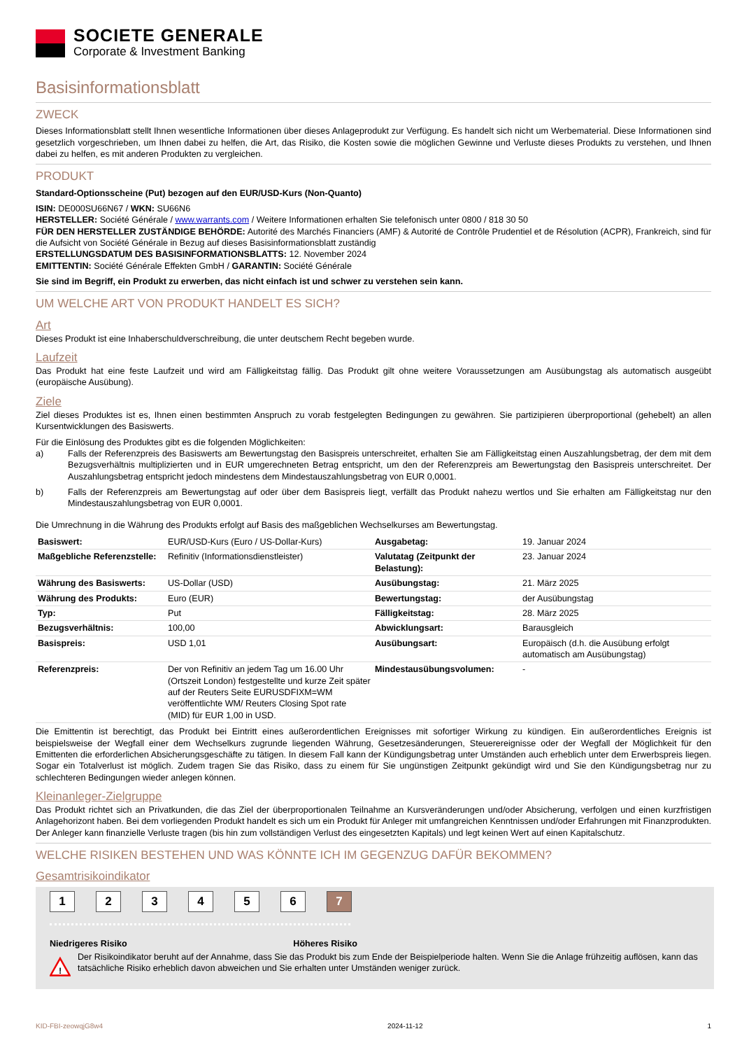SOCIETE GENERALE
Corporate & Investment Banking
Basisinformationsblatt
ZWECK
Dieses Informationsblatt stellt Ihnen wesentliche Informationen über dieses Anlageprodukt zur Verfügung. Es handelt sich nicht um Werbematerial. Diese Informationen sind gesetzlich vorgeschrieben, um Ihnen dabei zu helfen, die Art, das Risiko, die Kosten sowie die möglichen Gewinne und Verluste dieses Produkts zu verstehen, und Ihnen dabei zu helfen, es mit anderen Produkten zu vergleichen.
PRODUKT
Standard-Optionsscheine (Put) bezogen auf den EUR/USD-Kurs (Non-Quanto)
ISIN: DE000SU66N67 / WKN: SU66N6
HERSTELLER: Société Générale / www.warrants.com / Weitere Informationen erhalten Sie telefonisch unter 0800 / 818 30 50
FÜR DEN HERSTELLER ZUSTÄNDIGE BEHÖRDE: Autorité des Marchés Financiers (AMF) & Autorité de Contrôle Prudentiel et de Résolution (ACPR), Frankreich, sind für die Aufsicht von Société Générale in Bezug auf dieses Basisinformationsblatt zuständig
ERSTELLUNGSDATUM DES BASISINFORMATIONSBLATTS: 12. November 2024
EMITTENTIN: Société Générale Effekten GmbH / GARANTIN: Société Générale
Sie sind im Begriff, ein Produkt zu erwerben, das nicht einfach ist und schwer zu verstehen sein kann.
UM WELCHE ART VON PRODUKT HANDELT ES SICH?
Art
Dieses Produkt ist eine Inhaberschuldverschreibung, die unter deutschem Recht begeben wurde.
Laufzeit
Das Produkt hat eine feste Laufzeit und wird am Fälligkeitstag fällig. Das Produkt gilt ohne weitere Voraussetzungen am Ausübungstag als automatisch ausgeübt (europäische Ausübung).
Ziele
Ziel dieses Produktes ist es, Ihnen einen bestimmten Anspruch zu vorab festgelegten Bedingungen zu gewähren. Sie partizipieren überproportional (gehebelt) an allen Kursentwicklungen des Basiswerts.
Für die Einlösung des Produktes gibt es die folgenden Möglichkeiten:
a) Falls der Referenzpreis des Basiswerts am Bewertungstag den Basispreis unterschreitet, erhalten Sie am Fälligkeitstag einen Auszahlungsbetrag, der dem mit dem Bezugsverhältnis multiplizierten und in EUR umgerechneten Betrag entspricht, um den der Referenzpreis am Bewertungstag den Basispreis unterschreitet. Der Auszahlungsbetrag entspricht jedoch mindestens dem Mindestauszahlungsbetrag von EUR 0,0001.
b) Falls der Referenzpreis am Bewertungstag auf oder über dem Basispreis liegt, verfällt das Produkt nahezu wertlos und Sie erhalten am Fälligkeitstag nur den Mindestauszahlungsbetrag von EUR 0,0001.
Die Umrechnung in die Währung des Produkts erfolgt auf Basis des maßgeblichen Wechselkurses am Bewertungstag.
| Basiswert: | EUR/USD-Kurs (Euro / US-Dollar-Kurs) | Ausgabetag: | 19. Januar 2024 |
| Maßgebliche Referenzstelle: | Refinitiv (Informationsdienstleister) | Valutatag (Zeitpunkt der Belastung): | 23. Januar 2024 |
| Währung des Basiswerts: | US-Dollar (USD) | Ausübungstag: | 21. März 2025 |
| Währung des Produkts: | Euro (EUR) | Bewertungstag: | der Ausübungstag |
| Typ: | Put | Fälligkeitstag: | 28. März 2025 |
| Bezugsverhältnis: | 100,00 | Abwicklungsart: | Barausgleich |
| Basispreis: | USD 1,01 | Ausübungsart: | Europäisch (d.h. die Ausübung erfolgt automatisch am Ausübungstag) |
| Referenzpreis: | Der von Refinitiv an jedem Tag um 16.00 Uhr (Ortszeit London) festgestellte und kurze Zeit später auf der Reuters Seite EURUSDFIXM=WM veröffentlichte WM/ Reuters Closing Spot rate (MID) für EUR 1,00 in USD. | Mindestausübungsvolumen: | - |
Die Emittentin ist berechtigt, das Produkt bei Eintritt eines außerordentlichen Ereignisses mit sofortiger Wirkung zu kündigen. Ein außerordentliches Ereignis ist beispielsweise der Wegfall einer dem Wechselkurs zugrunde liegenden Währung, Gesetzesänderungen, Steuerereignisse oder der Wegfall der Möglichkeit für den Emittenten die erforderlichen Absicherungsgeschäfte zu tätigen. In diesem Fall kann der Kündigungsbetrag unter Umständen auch erheblich unter dem Erwerbspreis liegen. Sogar ein Totalverlust ist möglich. Zudem tragen Sie das Risiko, dass zu einem für Sie ungünstigen Zeitpunkt gekündigt wird und Sie den Kündigungsbetrag nur zu schlechteren Bedingungen wieder anlegen können.
Kleinanleger-Zielgruppe
Das Produkt richtet sich an Privatkunden, die das Ziel der überproportionalen Teilnahme an Kursveränderungen und/oder Absicherung, verfolgen und einen kurzfristigen Anlagehorizont haben. Bei dem vorliegenden Produkt handelt es sich um ein Produkt für Anleger mit umfangreichen Kenntnissen und/oder Erfahrungen mit Finanzprodukten. Der Anleger kann finanzielle Verluste tragen (bis hin zum vollständigen Verlust des eingesetzten Kapitals) und legt keinen Wert auf einen Kapitalschutz.
WELCHE RISIKEN BESTEHEN UND WAS KÖNNTE ICH IM GEGENZUG DAFÜR BEKOMMEN?
Gesamtrisikoindikator
1 2 3 4 5 6 7
Niedrigeres Risiko Höheres Risiko
!
Der Risikoindikator beruht auf der Annahme, dass Sie das Produkt bis zum Ende der Beispielperiode halten. Wenn Sie die Anlage frühzeitig auflösen, kann das tatsächliche Risiko erheblich davon abweichen und Sie erhalten unter Umständen weniger zurück.
KID-FBI-zeowqjG8w4 2024-11-12 1